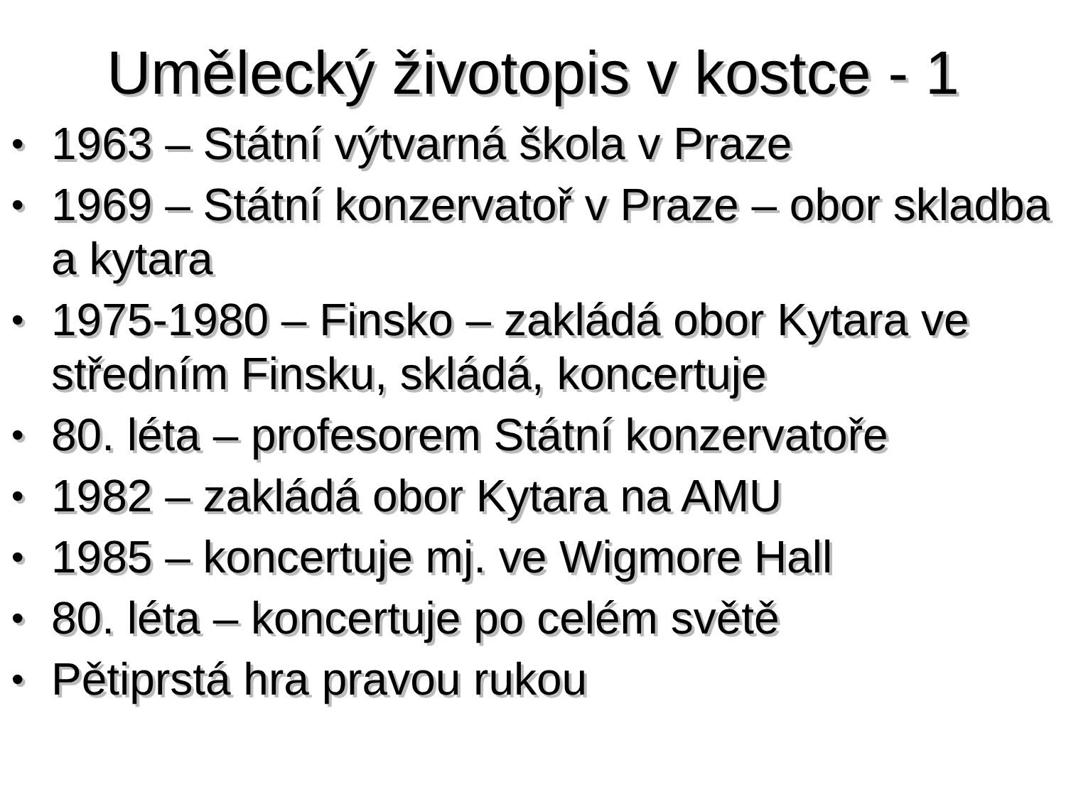Umělecký životopis v kostce - 1
• 1963 – Státní výtvarná škola v Praze
• 1969 – Státní konzervatoř v Praze – obor skladba a kytara
• 1975-1980 – Finsko – zakládá obor Kytara ve středním Finsku, skládá, koncertuje
• 80. léta – profesorem Státní konzervatoře
• 1982 – zakládá obor Kytara na AMU
• 1985 – koncertuje mj. ve Wigmore Hall
• 80. léta – koncertuje po celém světě
• Pětiprstá hra pravou rukou